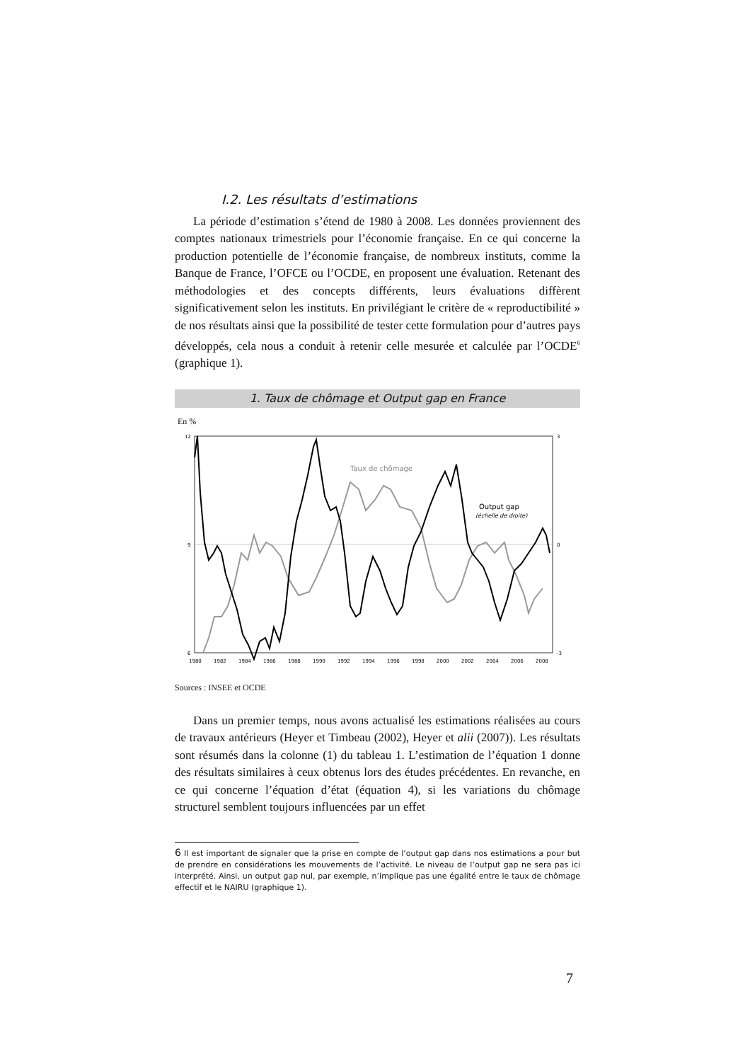I.2. Les résultats d’estimations
La période d’estimation s’étend de 1980 à 2008. Les données proviennent des comptes nationaux trimestriels pour l’économie française. En ce qui concerne la production potentielle de l’économie française, de nombreux instituts, comme la Banque de France, l’OFCE ou l’OCDE, en proposent une évaluation. Retenant des méthodologies et des concepts différents, leurs évaluations diffèrent significativement selon les instituts. En privilégiant le critère de « reproductibilité » de nos résultats ainsi que la possibilité de tester cette formulation pour d’autres pays développés, cela nous a conduit à retenir celle mesurée et calculée par l’OCDE<sup>6</sup> (graphique 1).
1. Taux de chômage et Output gap en France
En %
12
9
6
3
0
-3
1980
1982
1984
1986
1988
1990
1992
1994
1996
1998
2000
2002
2004
2006
2008
Taux de chômage
Output gap
(échelle de droite)
Sources : INSEE et OCDE
Dans un premier temps, nous avons actualisé les estimations réalisées au cours de travaux antérieurs (Heyer et Timbeau (2002), Heyer et alii (2007)). Les résultats sont résumés dans la colonne (1) du tableau 1. L’estimation de l’équation 1 donne des résultats similaires à ceux obtenus lors des études précédentes. En revanche, en ce qui concerne l’équation d’état (équation 4), si les variations du chômage structurel semblent toujours influencées par un effet
6 Il est important de signaler que la prise en compte de l’output gap dans nos estimations a pour but de prendre en considérations les mouvements de l’activité. Le niveau de l’output gap ne sera pas ici interprété. Ainsi, un output gap nul, par exemple, n’implique pas une égalité entre le taux de chômage effectif et le NAIRU (graphique 1).
7